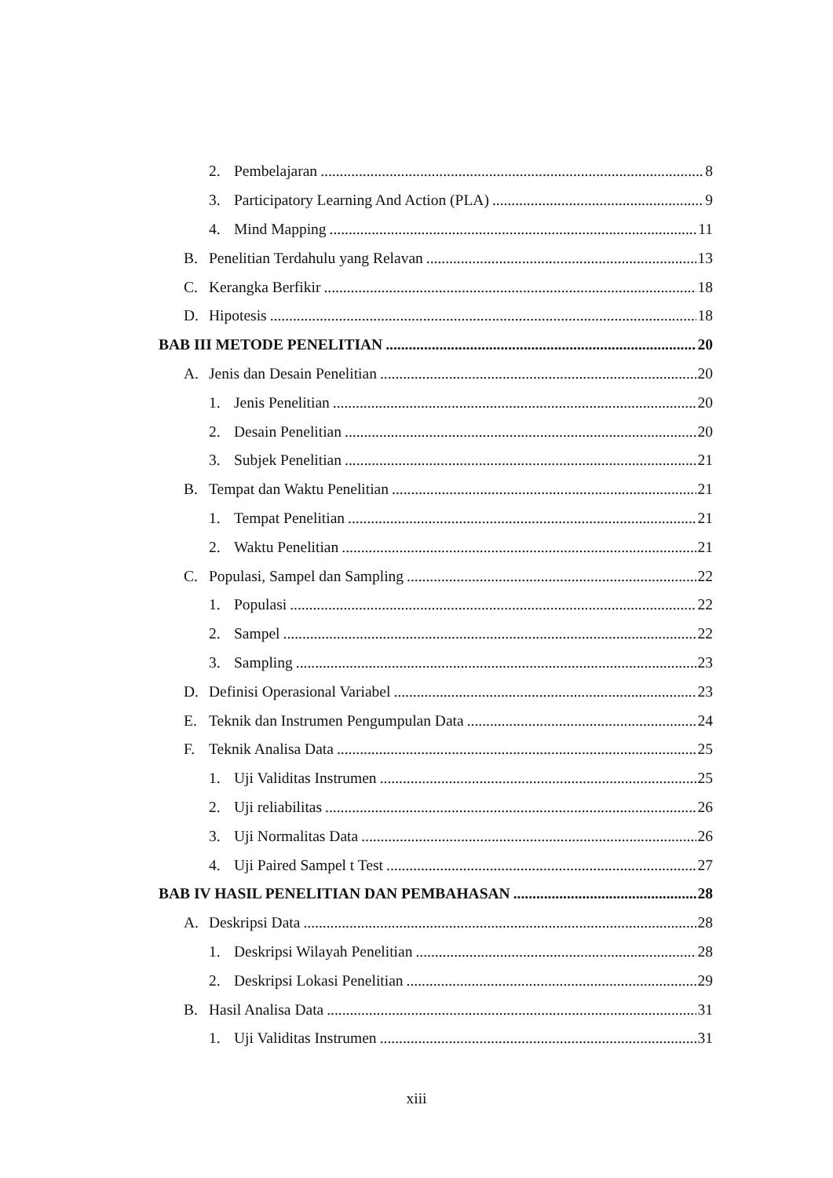2. Pembelajaran 8
3. Participatory Learning And Action (PLA) 9
4. Mind Mapping 11
B. Penelitian Terdahulu yang Relavan 13
C. Kerangka Berfikir 18
D. Hipotesis 18
BAB III METODE PENELITIAN 20
A. Jenis dan Desain Penelitian 20
1. Jenis Penelitian 20
2. Desain Penelitian 20
3. Subjek Penelitian 21
B. Tempat dan Waktu Penelitian 21
1. Tempat Penelitian 21
2. Waktu Penelitian 21
C. Populasi, Sampel dan Sampling 22
1. Populasi 22
2. Sampel 22
3. Sampling 23
D. Definisi Operasional Variabel 23
E. Teknik dan Instrumen Pengumpulan Data 24
F. Teknik Analisa Data 25
1. Uji Validitas Instrumen 25
2. Uji reliabilitas 26
3. Uji Normalitas Data 26
4. Uji Paired Sampel t Test 27
BAB IV HASIL PENELITIAN DAN PEMBAHASAN 28
A. Deskripsi Data 28
1. Deskripsi Wilayah Penelitian 28
2. Deskripsi Lokasi Penelitian 29
B. Hasil Analisa Data 31
1. Uji Validitas Instrumen 31
xiii